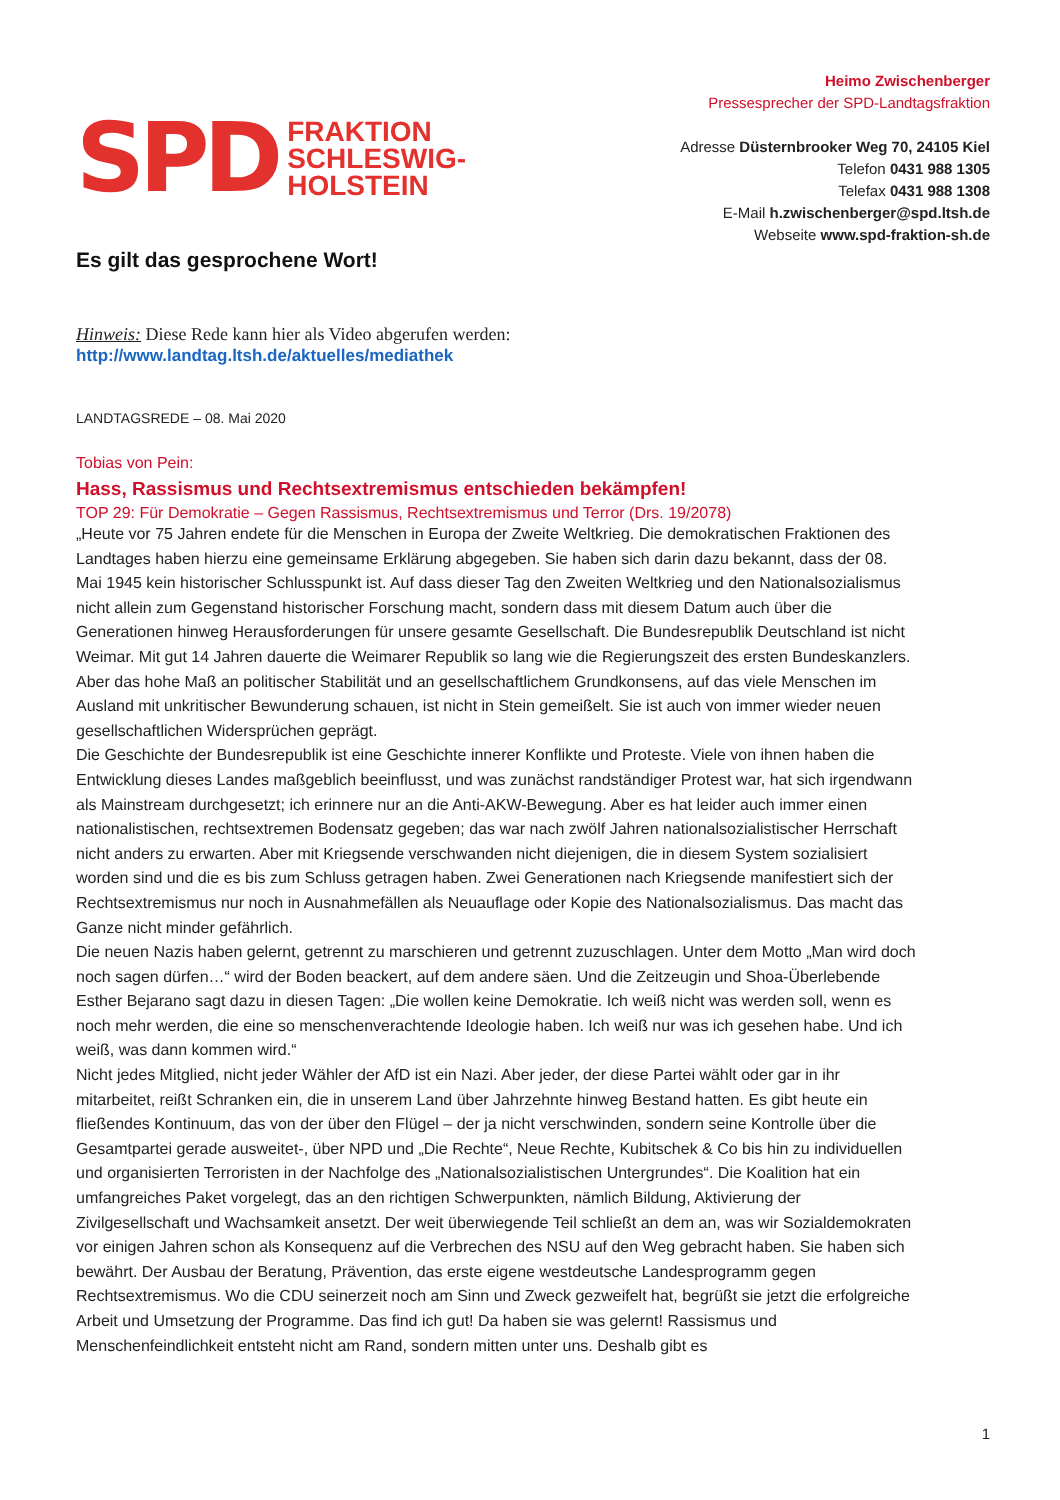SPD
FRAKTION
SCHLESWIG-
HOLSTEIN
Heimo Zwischenberger
Pressesprecher der SPD-Landtagsfraktion
Adresse Düsternbrooker Weg 70, 24105 Kiel
Telefon 0431 988 1305
Telefax 0431 988 1308
E-Mail h.zwischenberger@spd.ltsh.de
Webseite www.spd-fraktion-sh.de
Es gilt das gesprochene Wort!
Hinweis: Diese Rede kann hier als Video abgerufen werden:
http://www.landtag.ltsh.de/aktuelles/mediathek
LANDTAGSREDE – 08. Mai 2020
Tobias von Pein:
Hass, Rassismus und Rechtsextremismus entschieden bekämpfen!
TOP 29: Für Demokratie – Gegen Rassismus, Rechtsextremismus und Terror (Drs. 19/2078)
„Heute vor 75 Jahren endete für die Menschen in Europa der Zweite Weltkrieg. Die demokratischen Fraktionen des Landtages haben hierzu eine gemeinsame Erklärung abgegeben. Sie haben sich darin dazu bekannt, dass der 08. Mai 1945 kein historischer Schlusspunkt ist. Auf dass dieser Tag den Zweiten Weltkrieg und den Nationalsozialismus nicht allein zum Gegenstand historischer Forschung macht, sondern dass mit diesem Datum auch über die Generationen hinweg Herausforderungen für unsere gesamte Gesellschaft. Die Bundesrepublik Deutschland ist nicht Weimar. Mit gut 14 Jahren dauerte die Weimarer Republik so lang wie die Regierungszeit des ersten Bundeskanzlers. Aber das hohe Maß an politischer Stabilität und an gesellschaftlichem Grundkonsens, auf das viele Menschen im Ausland mit unkritischer Bewunderung schauen, ist nicht in Stein gemeißelt. Sie ist auch von immer wieder neuen gesellschaftlichen Widersprüchen geprägt.
Die Geschichte der Bundesrepublik ist eine Geschichte innerer Konflikte und Proteste. Viele von ihnen haben die Entwicklung dieses Landes maßgeblich beeinflusst, und was zunächst randständiger Protest war, hat sich irgendwann als Mainstream durchgesetzt; ich erinnere nur an die Anti-AKW-Bewegung. Aber es hat leider auch immer einen nationalistischen, rechtsextremen Bodensatz gegeben; das war nach zwölf Jahren nationalsozialistischer Herrschaft nicht anders zu erwarten. Aber mit Kriegsende verschwanden nicht diejenigen, die in diesem System sozialisiert worden sind und die es bis zum Schluss getragen haben. Zwei Generationen nach Kriegsende manifestiert sich der Rechtsextremismus nur noch in Ausnahmefällen als Neuauflage oder Kopie des Nationalsozialismus. Das macht das Ganze nicht minder gefährlich.
Die neuen Nazis haben gelernt, getrennt zu marschieren und getrennt zuzuschlagen. Unter dem Motto „Man wird doch noch sagen dürfen…“ wird der Boden beackert, auf dem andere säen. Und die Zeitzeugin und Shoa-Überlebende Esther Bejarano sagt dazu in diesen Tagen: „Die wollen keine Demokratie. Ich weiß nicht was werden soll, wenn es noch mehr werden, die eine so menschenverachtende Ideologie haben. Ich weiß nur was ich gesehen habe. Und ich weiß, was dann kommen wird.“
Nicht jedes Mitglied, nicht jeder Wähler der AfD ist ein Nazi. Aber jeder, der diese Partei wählt oder gar in ihr mitarbeitet, reißt Schranken ein, die in unserem Land über Jahrzehnte hinweg Bestand hatten. Es gibt heute ein fließendes Kontinuum, das von der über den Flügel – der ja nicht verschwinden, sondern seine Kontrolle über die Gesamtpartei gerade ausweitet-, über NPD und „Die Rechte“, Neue Rechte, Kubitschek & Co bis hin zu individuellen und organisierten Terroristen in der Nachfolge des „Nationalsozialistischen Untergrundes“. Die Koalition hat ein umfangreiches Paket vorgelegt, das an den richtigen Schwerpunkten, nämlich Bildung, Aktivierung der Zivilgesellschaft und Wachsamkeit ansetzt. Der weit überwiegende Teil schließt an dem an, was wir Sozialdemokraten vor einigen Jahren schon als Konsequenz auf die Verbrechen des NSU auf den Weg gebracht haben. Sie haben sich bewährt. Der Ausbau der Beratung, Prävention, das erste eigene westdeutsche Landesprogramm gegen Rechtsextremismus. Wo die CDU seinerzeit noch am Sinn und Zweck gezweifelt hat, begrüßt sie jetzt die erfolgreiche Arbeit und Umsetzung der Programme. Das find ich gut! Da haben sie was gelernt! Rassismus und Menschenfeindlichkeit entsteht nicht am Rand, sondern mitten unter uns. Deshalb gibt es
1